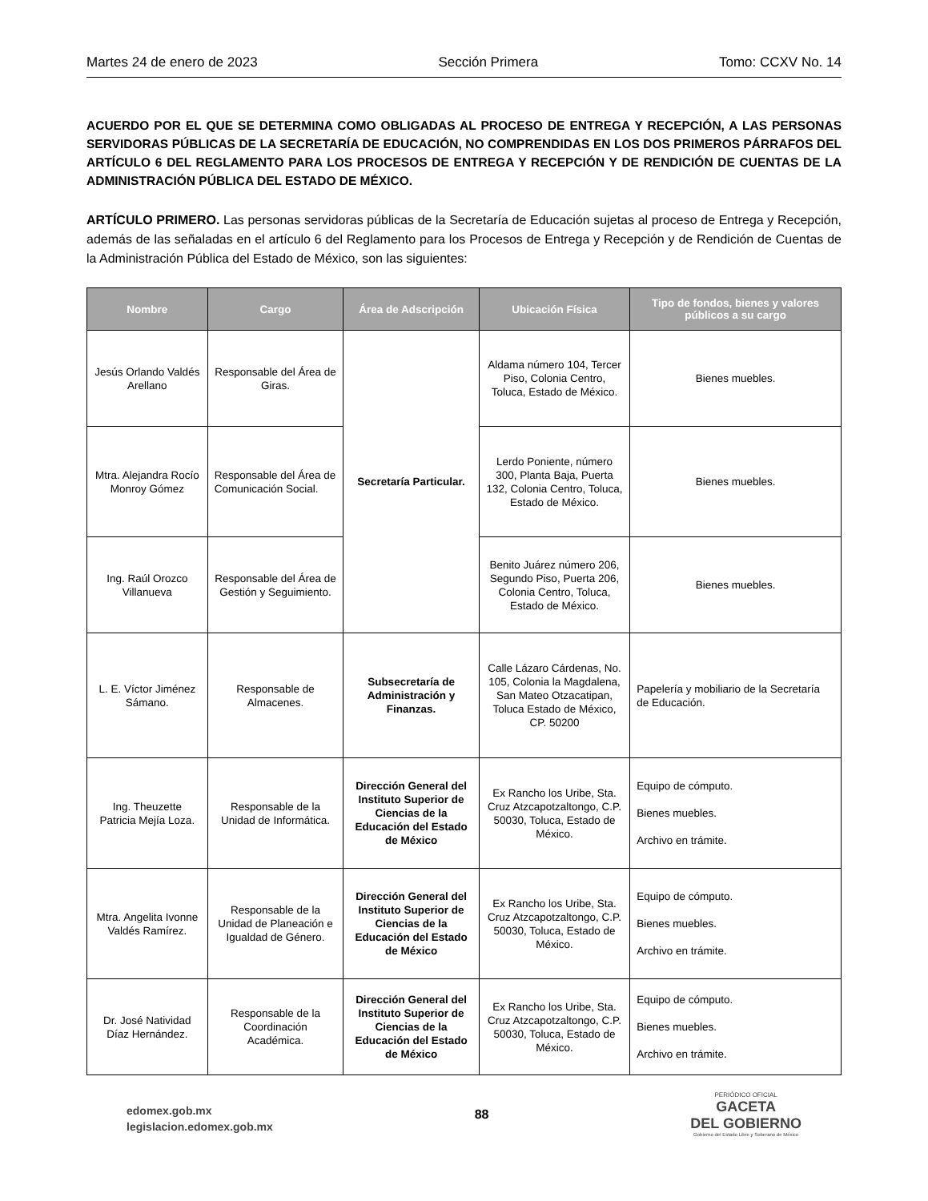Martes 24 de enero de 2023 Sección Primera Tomo: CCXV No. 14
ACUERDO POR EL QUE SE DETERMINA COMO OBLIGADAS AL PROCESO DE ENTREGA Y RECEPCIÓN, A LAS PERSONAS SERVIDORAS PÚBLICAS DE LA SECRETARÍA DE EDUCACIÓN, NO COMPRENDIDAS EN LOS DOS PRIMEROS PÁRRAFOS DEL ARTÍCULO 6 DEL REGLAMENTO PARA LOS PROCESOS DE ENTREGA Y RECEPCIÓN Y DE RENDICIÓN DE CUENTAS DE LA ADMINISTRACIÓN PÚBLICA DEL ESTADO DE MÉXICO.
ARTÍCULO PRIMERO. Las personas servidoras públicas de la Secretaría de Educación sujetas al proceso de Entrega y Recepción, además de las señaladas en el artículo 6 del Reglamento para los Procesos de Entrega y Recepción y de Rendición de Cuentas de la Administración Pública del Estado de México, son las siguientes:
| Nombre | Cargo | Área de Adscripción | Ubicación Física | Tipo de fondos, bienes y valores públicos a su cargo |
| --- | --- | --- | --- | --- |
| Jesús Orlando Valdés Arellano | Responsable del Área de Giras. | Secretaría Particular. | Aldama número 104, Tercer Piso, Colonia Centro, Toluca, Estado de México. | Bienes muebles. |
| Mtra. Alejandra Rocío Monroy Gómez | Responsable del Área de Comunicación Social. | | Lerdo Poniente, número 300, Planta Baja, Puerta 132, Colonia Centro, Toluca, Estado de México. | Bienes muebles. |
| Ing. Raúl Orozco Villanueva | Responsable del Área de Gestión y Seguimiento. | | Benito Juárez número 206, Segundo Piso, Puerta 206, Colonia Centro, Toluca, Estado de México. | Bienes muebles. |
| L. E. Víctor Jiménez Sámano. | Responsable de Almacenes. | Subsecretaría de Administración y Finanzas. | Calle Lázaro Cárdenas, No. 105, Colonia la Magdalena, San Mateo Otzacatipan, Toluca Estado de México, CP. 50200 | Papelería y mobiliario de la Secretaría de Educación. |
| Ing. Theuzette Patricia Mejía Loza. | Responsable de la Unidad de Informática. | Dirección General del Instituto Superior de Ciencias de la Educación del Estado de México | Ex Rancho los Uribe, Sta. Cruz Atzcapotzaltongo, C.P. 50030, Toluca, Estado de México. | Equipo de cómputo. Bienes muebles. Archivo en trámite. |
| Mtra. Angelita Ivonne Valdés Ramírez. | Responsable de la Unidad de Planeación e Igualdad de Género. | Dirección General del Instituto Superior de Ciencias de la Educación del Estado de México | Ex Rancho los Uribe, Sta. Cruz Atzcapotzaltongo, C.P. 50030, Toluca, Estado de México. | Equipo de cómputo. Bienes muebles. Archivo en trámite. |
| Dr. José Natividad Díaz Hernández. | Responsable de la Coordinación Académica. | Dirección General del Instituto Superior de Ciencias de la Educación del Estado de México | Ex Rancho los Uribe, Sta. Cruz Atzcapotzaltongo, C.P. 50030, Toluca, Estado de México. | Equipo de cómputo. Bienes muebles. Archivo en trámite. |
edomex.gob.mx
legislacion.edomex.gob.mx
88
PERIÓDICO OFICIAL
GACETA
DEL GOBIERNO
Gobierno del Estado Libre y Soberano de México